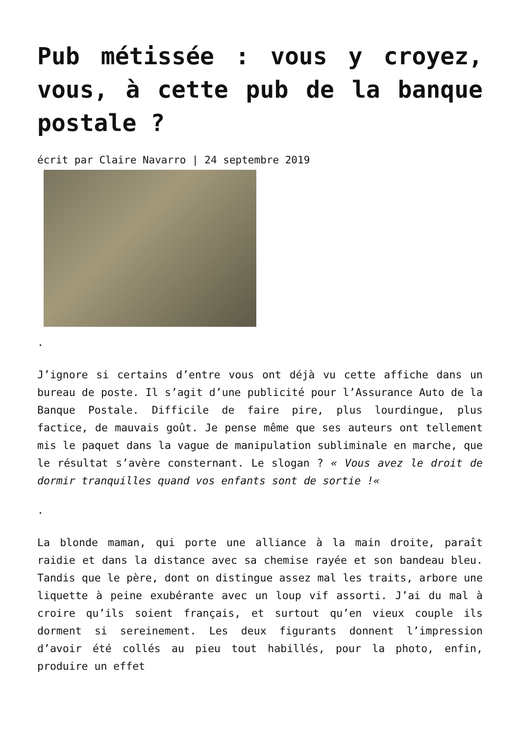Pub métissée : vous y croyez, vous, à cette pub de la banque postale ?
écrit par Claire Navarro | 24 septembre 2019
.
J’ignore si certains d’entre vous ont déjà vu cette affiche dans un bureau de poste. Il s’agit d’une publicité pour l’Assurance Auto de la Banque Postale. Difficile de faire pire, plus lourdingue, plus factice, de mauvais goût. Je pense même que ses auteurs ont tellement mis le paquet dans la vague de manipulation subliminale en marche, que le résultat s’avère consternant. Le slogan ? « Vous avez le droit de dormir tranquilles quand vos enfants sont de sortie !«
.
La blonde maman, qui porte une alliance à la main droite, paraît raidie et dans la distance avec sa chemise rayée et son bandeau bleu. Tandis que le père, dont on distingue assez mal les traits, arbore une liquette à peine exubérante avec un loup vif assorti. J’ai du mal à croire qu’ils soient français, et surtout qu’en vieux couple ils dorment si sereinement. Les deux figurants donnent l’impression d’avoir été collés au pieu tout habillés, pour la photo, enfin, produire un effet